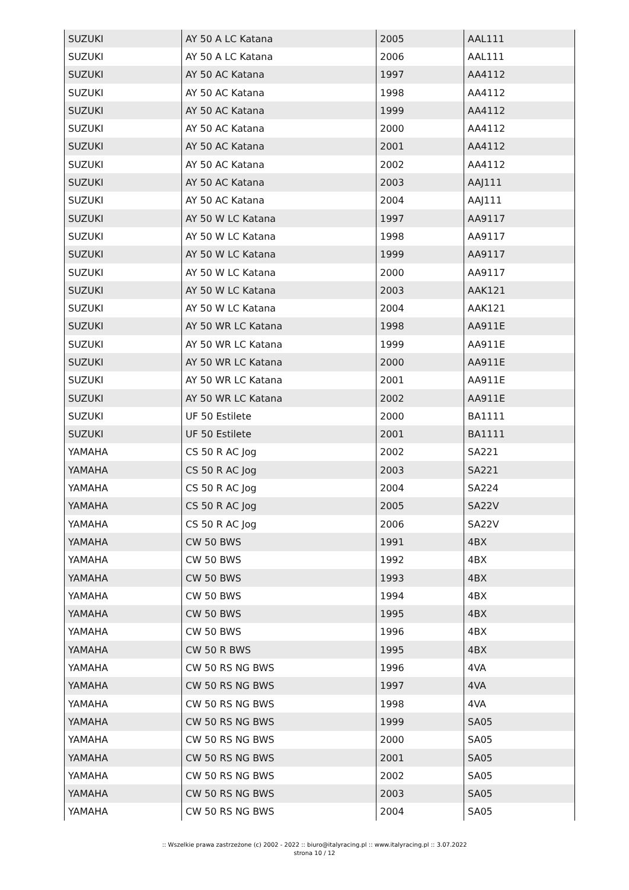| SUZUKI | AY 50 A LC Katana | 2005 | AAL111 |
| SUZUKI | AY 50 A LC Katana | 2006 | AAL111 |
| SUZUKI | AY 50 AC Katana | 1997 | AA4112 |
| SUZUKI | AY 50 AC Katana | 1998 | AA4112 |
| SUZUKI | AY 50 AC Katana | 1999 | AA4112 |
| SUZUKI | AY 50 AC Katana | 2000 | AA4112 |
| SUZUKI | AY 50 AC Katana | 2001 | AA4112 |
| SUZUKI | AY 50 AC Katana | 2002 | AA4112 |
| SUZUKI | AY 50 AC Katana | 2003 | AAJ111 |
| SUZUKI | AY 50 AC Katana | 2004 | AAJ111 |
| SUZUKI | AY 50 W LC Katana | 1997 | AA9117 |
| SUZUKI | AY 50 W LC Katana | 1998 | AA9117 |
| SUZUKI | AY 50 W LC Katana | 1999 | AA9117 |
| SUZUKI | AY 50 W LC Katana | 2000 | AA9117 |
| SUZUKI | AY 50 W LC Katana | 2003 | AAK121 |
| SUZUKI | AY 50 W LC Katana | 2004 | AAK121 |
| SUZUKI | AY 50 WR LC Katana | 1998 | AA911E |
| SUZUKI | AY 50 WR LC Katana | 1999 | AA911E |
| SUZUKI | AY 50 WR LC Katana | 2000 | AA911E |
| SUZUKI | AY 50 WR LC Katana | 2001 | AA911E |
| SUZUKI | AY 50 WR LC Katana | 2002 | AA911E |
| SUZUKI | UF 50 Estilete | 2000 | BA1111 |
| SUZUKI | UF 50 Estilete | 2001 | BA1111 |
| YAMAHA | CS 50 R AC Jog | 2002 | SA221 |
| YAMAHA | CS 50 R AC Jog | 2003 | SA221 |
| YAMAHA | CS 50 R AC Jog | 2004 | SA224 |
| YAMAHA | CS 50 R AC Jog | 2005 | SA22V |
| YAMAHA | CS 50 R AC Jog | 2006 | SA22V |
| YAMAHA | CW 50 BWS | 1991 | 4BX |
| YAMAHA | CW 50 BWS | 1992 | 4BX |
| YAMAHA | CW 50 BWS | 1993 | 4BX |
| YAMAHA | CW 50 BWS | 1994 | 4BX |
| YAMAHA | CW 50 BWS | 1995 | 4BX |
| YAMAHA | CW 50 BWS | 1996 | 4BX |
| YAMAHA | CW 50 R BWS | 1995 | 4BX |
| YAMAHA | CW 50 RS NG BWS | 1996 | 4VA |
| YAMAHA | CW 50 RS NG BWS | 1997 | 4VA |
| YAMAHA | CW 50 RS NG BWS | 1998 | 4VA |
| YAMAHA | CW 50 RS NG BWS | 1999 | SA05 |
| YAMAHA | CW 50 RS NG BWS | 2000 | SA05 |
| YAMAHA | CW 50 RS NG BWS | 2001 | SA05 |
| YAMAHA | CW 50 RS NG BWS | 2002 | SA05 |
| YAMAHA | CW 50 RS NG BWS | 2003 | SA05 |
| YAMAHA | CW 50 RS NG BWS | 2004 | SA05 |
:: Wszelkie prawa zastrzeżone (c) 2002 - 2022 :: biuro@italyracing.pl :: www.italyracing.pl :: 3.07.2022
strona 10 / 12